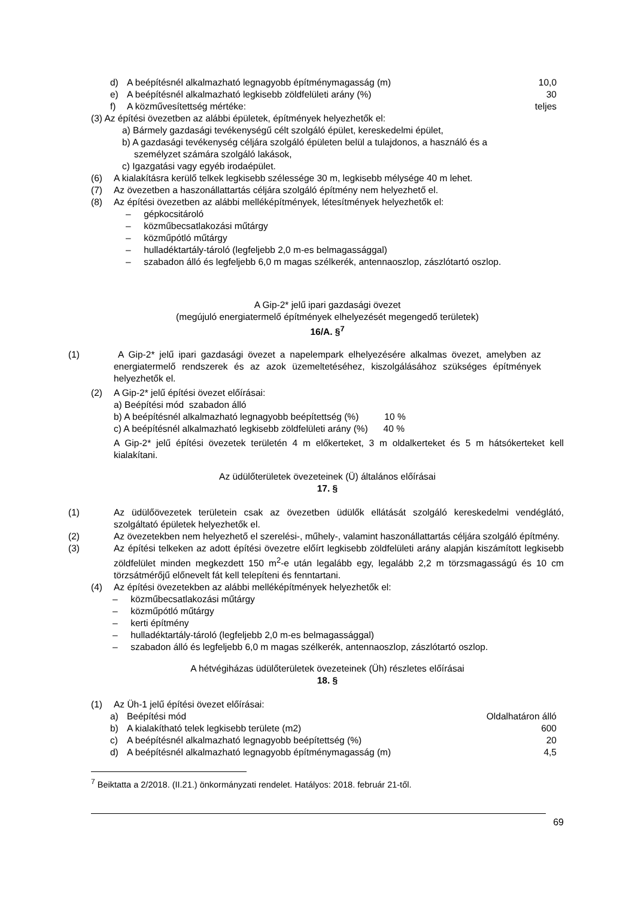d) A beépítésnél alkalmazható legnagyobb építménymagasság (m) 10,0
e) A beépítésnél alkalmazható legkisebb zöldfelületi arány (%) 30
f) A közművesítettség mértéke: teljes
(3) Az építési övezetben az alábbi épületek, építmények helyezhetők el:
a) Bármely gazdasági tevékenységű célt szolgáló épület, kereskedelmi épület,
b) A gazdasági tevékenység céljára szolgáló épületen belül a tulajdonos, a használó és a
személyzet számára szolgáló lakások,
c) Igazgatási vagy egyéb irodaépület.
(6) A kialakításra kerülő telkek legkisebb szélessége 30 m, legkisebb mélysége 40 m lehet.
(7) Az övezetben a haszonállattartás céljára szolgáló építmény nem helyezhető el.
(8) Az építési övezetben az alábbi melléképítmények, létesítmények helyezhetők el:
– gépkocsitároló
– közműbecsatlakozási műtárgy
– közműpótló műtárgy
– hulladéktartály-tároló (legfeljebb 2,0 m-es belmagassággal)
– szabadon álló és legfeljebb 6,0 m magas szélkerék, antennaoszlop, zászlótartó oszlop.
A Gip-2* jelű ipari gazdasági övezet
(megújuló energiatermelő építmények elhelyezését megengedő területek)
16/A. §<sup>7</sup>
(1) A Gip-2* jelű ipari gazdasági övezet a napelempark elhelyezésére alkalmas övezet, amelyben az energiatermelő rendszerek és az azok üzemeltetéséhez, kiszolgálásához szükséges építmények helyezhetők el.
(2) A Gip-2* jelű építési övezet előírásai:
a) Beépítési mód szabadon álló
b) A beépítésnél alkalmazható legnagyobb beépítettség (%) 10 %
c) A beépítésnél alkalmazható legkisebb zöldfelületi arány (%) 40 %
A Gip-2* jelű építési övezetek területén 4 m előkerteket, 3 m oldalkerteket és 5 m hátsókerteket kell kialakítani.
Az üdülőterületek övezeteinek (Ü) általános előírásai
17. §
(1) Az üdülőövezetek területein csak az övezetben üdülők ellátását szolgáló kereskedelmi vendéglátó, szolgáltató épületek helyezhetők el.
(2) Az övezetekben nem helyezhető el szerelési-, műhely-, valamint haszonállattartás céljára szolgáló építmény.
(3) Az építési telkeken az adott építési övezetre előírt legkisebb zöldfelületi arány alapján kiszámított legkisebb zöldfelület minden megkezdett 150 m<sup>2</sup>-e után legalább egy, legalább 2,2 m törzsmagasságú és 10 cm törzsátmérőjű előnevelt fát kell telepíteni és fenntartani.
(4) Az építési övezetekben az alábbi melléképítmények helyezhetők el:
– közműbecsatlakozási műtárgy
– közműpótló műtárgy
– kerti építmény
– hulladéktartály-tároló (legfeljebb 2,0 m-es belmagassággal)
– szabadon álló és legfeljebb 6,0 m magas szélkerék, antennaoszlop, zászlótartó oszlop.
A hétvégiházas üdülőterületek övezeteinek (Üh) részletes előírásai
18. §
(1) Az Üh-1 jelű építési övezet előírásai:
a) Beépítési mód Oldalhatáron álló
b) A kialakítható telek legkisebb területe (m2) 600
c) A beépítésnél alkalmazható legnagyobb beépítettség (%) 20
d) A beépítésnél alkalmazható legnagyobb építménymagasság (m) 4,5
<sup>7</sup> Beiktatta a 2/2018. (II.21.) önkormányzati rendelet. Hatályos: 2018. február 21-től.
69